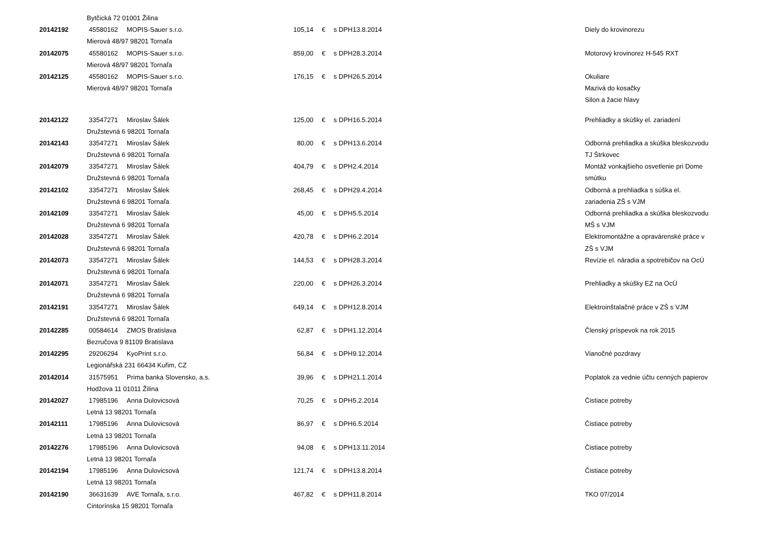| | Bytčická 72 01001 Žilina | | | | | | |
| 20142192 | 45580162 | MOPIS-Sauer s.r.o. | 105,14 | € | s DPH | 13.8.2014 | Diely do krovinorezu |
| | Mierová 48/97 98201 Tornaľa | | | | | | |
| 20142075 | 45580162 | MOPIS-Sauer s.r.o. | 859,00 | € | s DPH | 28.3.2014 | Motorový krovinorez H-545 RXT |
| | Mierová 48/97 98201 Tornaľa | | | | | | |
| 20142125 | 45580162 | MOPIS-Sauer s.r.o. | 176,15 | € | s DPH | 26.5.2014 | Okuliare |
| | Mierová 48/97 98201 Tornaľa | | | | | | Mazivá do kosačky |
| | | | | | | | Silon a žacie hlavy |
| 20142122 | 33547271 | Miroslav Šálek | 125,00 | € | s DPH | 16.5.2014 | Prehliadky a skúšky el. zariadení |
| | Družstevná 6 98201 Tornaľa | | | | | | |
| 20142143 | 33547271 | Miroslav Šálek | 80,00 | € | s DPH | 13.6.2014 | Odborná prehliadka a skúška bleskozvodu |
| | Družstevná 6 98201 Tornaľa | | | | | | TJ Štrkovec |
| 20142079 | 33547271 | Miroslav Šálek | 404,79 | € | s DPH | 2.4.2014 | Montáž vonkajšieho osvetlenie pri Dome |
| | Družstevná 6 98201 Tornaľa | | | | | | smútku |
| 20142102 | 33547271 | Miroslav Šálek | 268,45 | € | s DPH | 29.4.2014 | Odborná a prehliadka s súška el. |
| | Družstevná 6 98201 Tornaľa | | | | | | zariadenia ZŠ s VJM |
| 20142109 | 33547271 | Miroslav Šálek | 45,00 | € | s DPH | 5.5.2014 | Odborná prehliadka a skúška bleskozvodu |
| | Družstevná 6 98201 Tornaľa | | | | | | MŠ s VJM |
| 20142028 | 33547271 | Miroslav Šálek | 420,78 | € | s DPH | 6.2.2014 | Elektromontážne a opravárenské práce v |
| | Družstevná 6 98201 Tornaľa | | | | | | ZŠ s VJM |
| 20142073 | 33547271 | Miroslav Šálek | 144,53 | € | s DPH | 28.3.2014 | Revízie el. náradia a spotrebičov na OcÚ |
| | Družstevná 6 98201 Tornaľa | | | | | | |
| 20142071 | 33547271 | Miroslav Šálek | 220,00 | € | s DPH | 26.3.2014 | Prehliadky a skúšky EZ na OcÚ |
| | Družstevná 6 98201 Tornaľa | | | | | | |
| 20142191 | 33547271 | Miroslav Šálek | 649,14 | € | s DPH | 12.8.2014 | Elektroinštalačné práce v ZŠ s VJM |
| | Družstevná 6 98201 Tornaľa | | | | | | |
| 20142285 | 00584614 | ZMOS Bratislava | 62,87 | € | s DPH | 1.12.2014 | Členský príspevok na rok 2015 |
| | Bezručova 9 81109 Bratislava | | | | | | |
| 20142295 | 29206294 | KyoPrint s.r.o. | 56,84 | € | s DPH | 9.12.2014 | Vianočné pozdravy |
| | Legionářská 231 66434 Kuřim, CZ | | | | | | |
| 20142014 | 31575951 | Prima banka Slovensko, a.s. | 39,96 | € | s DPH | 21.1.2014 | Poplatok za vednie účtu cenných papierov |
| | Hodžova 11 01011 Žilina | | | | | | |
| 20142027 | 17985196 | Anna Dulovicsová | 70,25 | € | s DPH | 5.2.2014 | Čistiace potreby |
| | Letná 13 98201 Tornaľa | | | | | | |
| 20142111 | 17985196 | Anna Dulovicsová | 86,97 | € | s DPH | 6.5.2014 | Čistiace potreby |
| | Letná 13 98201 Tornaľa | | | | | | |
| 20142276 | 17985196 | Anna Dulovicsová | 94,08 | € | s DPH | 13.11.2014 | Čistiace potreby |
| | Letná 13 98201 Tornaľa | | | | | | |
| 20142194 | 17985196 | Anna Dulovicsová | 121,74 | € | s DPH | 13.8.2014 | Čistiace potreby |
| | Letná 13 98201 Tornaľa | | | | | | |
| 20142190 | 36631639 | AVE Tornaľa, s.r.o. | 467,82 | € | s DPH | 11.8.2014 | TKO 07/2014 |
| | Cintorínska 15 98201 Tornaľa | | | | | | |